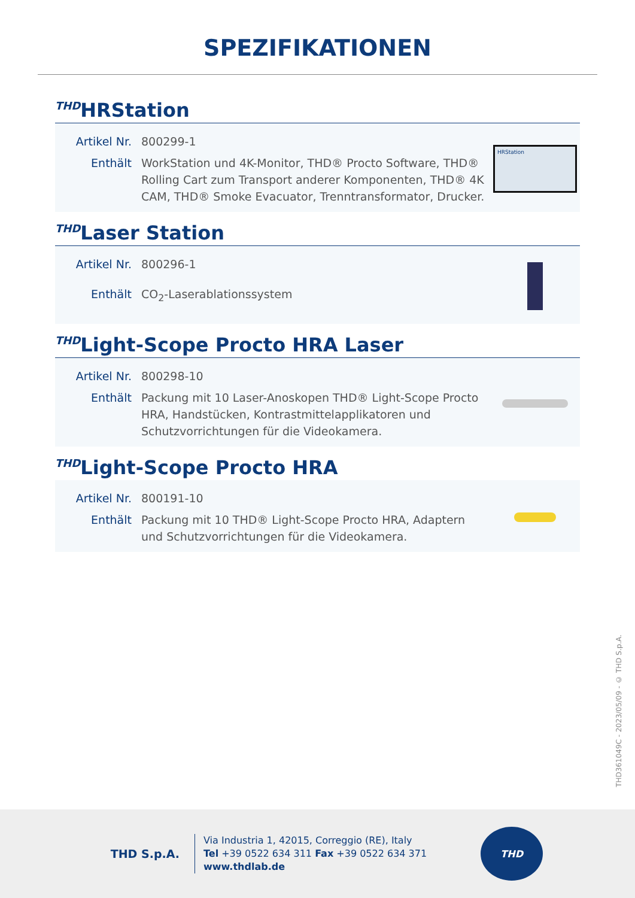SPEZIFIKATIONEN
THDHRStation
| Artikel Nr. | 800299-1 |
| Enthält | WorkStation und 4K-Monitor, THD® Procto Software, THD® Rolling Cart zum Transport anderer Komponenten, THD® 4K CAM, THD® Smoke Evacuator, Trenntransformator, Drucker. |
HRStation
THDLaser Station
| Artikel Nr. | 800296-1 |
| Enthält | CO<sub>2</sub>-Laserablationssystem |
THDLight-Scope Procto HRA Laser
| Artikel Nr. | 800298-10 |
| Enthält | Packung mit 10 Laser-Anoskopen THD® Light-Scope Procto HRA, Handstücken, Kontrastmittelapplikatoren und Schutzvorrichtungen für die Videokamera. |
THDLight-Scope Procto HRA
| Artikel Nr. | 800191-10 |
| Enthält | Packung mit 10 THD® Light-Scope Procto HRA, Adaptern und Schutzvorrichtungen für die Videokamera. |
THD361049C - 2023/05/09 - © THD S.p.A.
THD S.p.A.
Via Industria 1, 42015, Correggio (RE), Italy
Tel +39 0522 634 311 Fax +39 0522 634 371
www.thdlab.de
THD